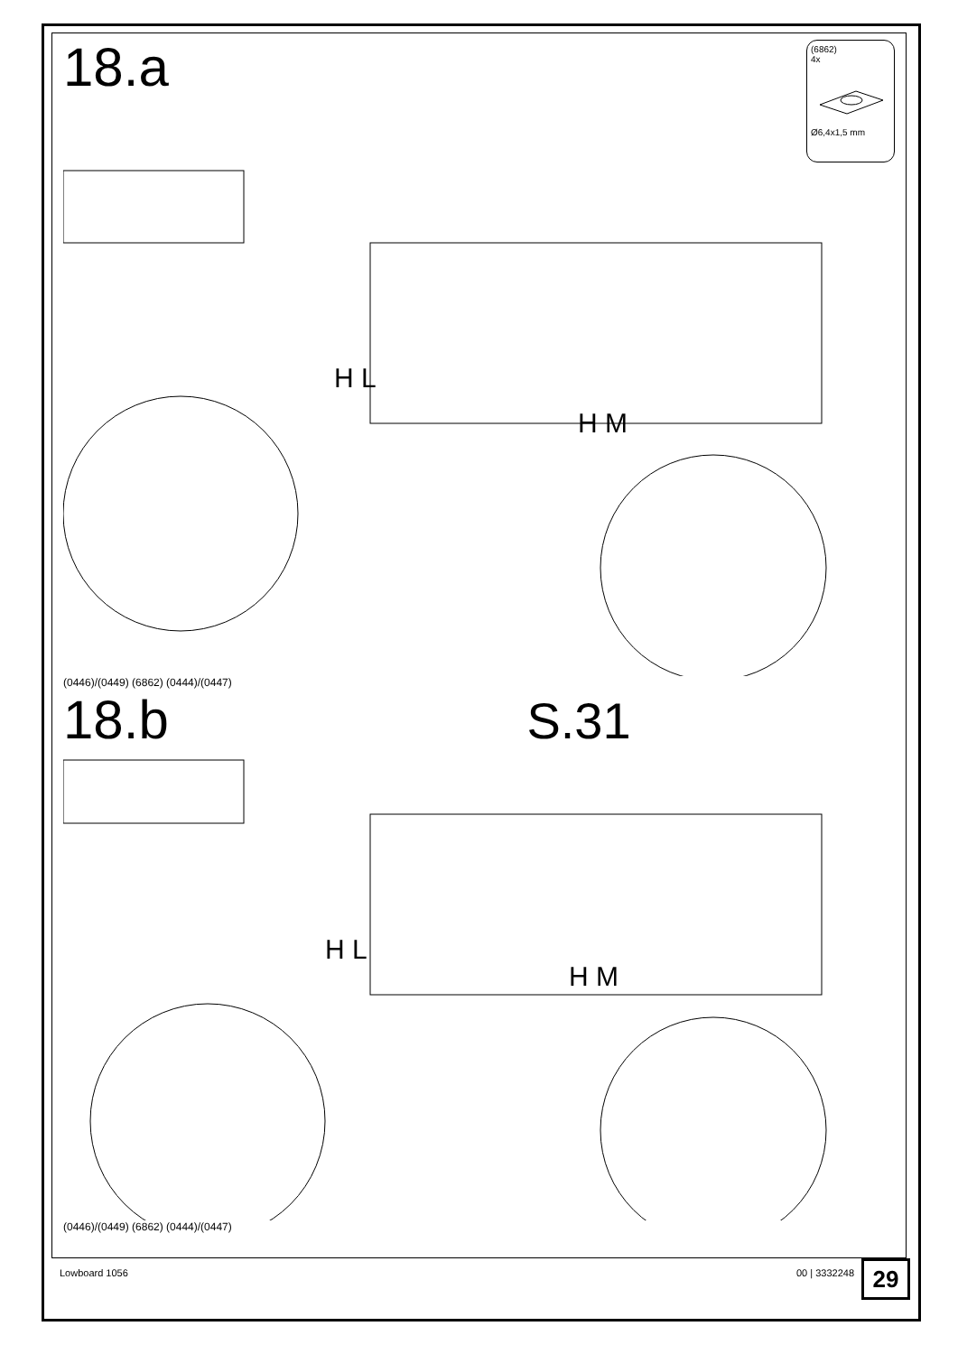(6862)
4x
Ø6,4x1,5 mm
18.a
H L
H M
(0446)/(0449) (6862) (0444)/(0447)
18.b S.31
H L
H M
(0446)/(0449) (6862) (0444)/(0447)
Lowboard 1056 00 | 3332248 29